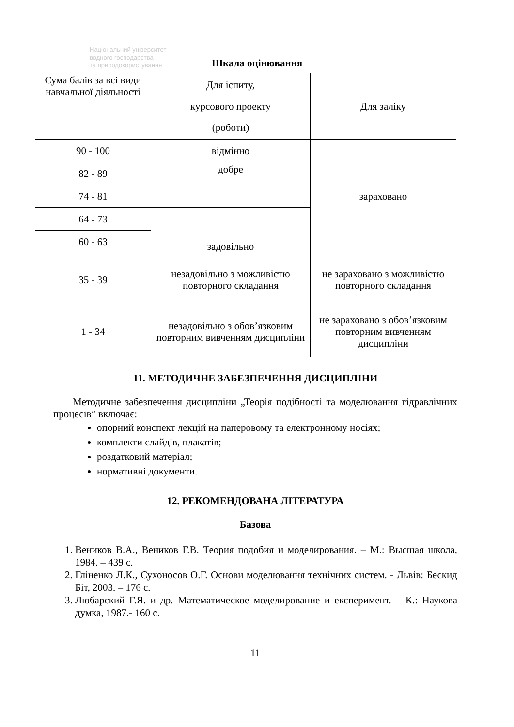Національний університет
водного господарства
та природокористування
Шкала оцінювання
| Сума балів за всі види навчальної діяльності | Для іспиту, курсового проекту (роботи) | Для заліку |
| 90 - 100 | відмінно | зараховано |
| 82 - 89 | добре | |
| 74 - 81 | | |
| 64 - 73 | задовільно | |
| 60 - 63 | | |
| 35 - 39 | незадовільно з можливістю повторного складання | не зараховано з можливістю повторного складання |
| 1 - 34 | незадовільно з обов’язковим повторним вивченням дисципліни | не зараховано з обов’язковим повторним вивченням дисципліни |
11. МЕТОДИЧНЕ ЗАБЕЗПЕЧЕННЯ ДИСЦИПЛІНИ
Методичне забезпечення дисципліни „Теорія подібності та моделювання гідравлічних процесів” включає:
опорний конспект лекцій на паперовому та електронному носіях;
комплекти слайдів, плакатів;
роздатковий матеріал;
нормативні документи.
12. РЕКОМЕНДОВАНА ЛІТЕРАТУРА
Базова
1. Веников В.А., Веников Г.В. Теория подобия и моделирования. – М.: Высшая школа, 1984. – 439 с.
2. Гліненко Л.К., Сухоносов О.Г. Основи моделювання технічних систем. - Львів: Бескид Біт, 2003. – 176 с.
3. Любарский Г.Я. и др. Математическое моделирование и експеримент. – К.: Наукова думка, 1987.- 160 с.
11